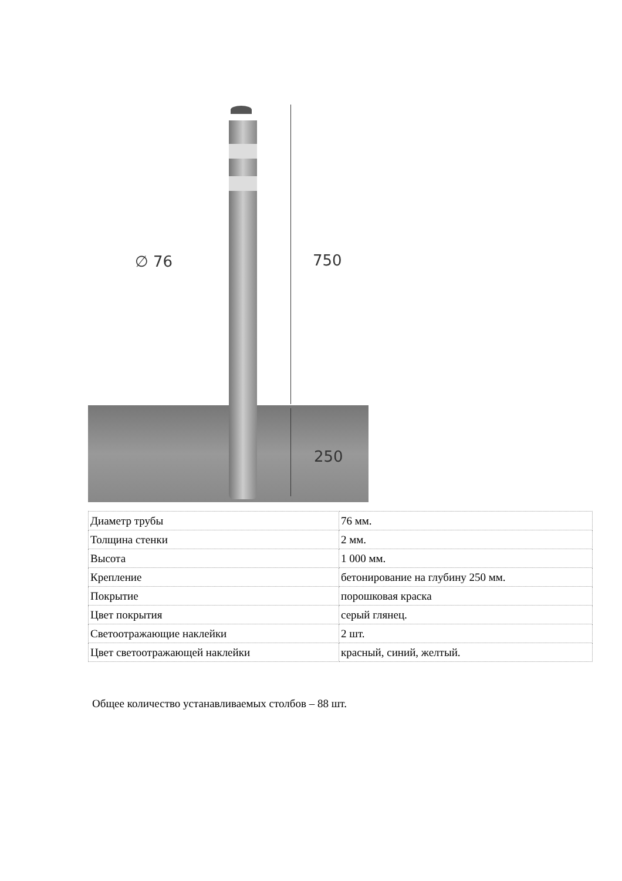∅ 76 750
250
| Диаметр трубы | 76 мм. |
| Толщина стенки | 2 мм. |
| Высота | 1 000 мм. |
| Крепление | бетонирование на глубину 250 мм. |
| Покрытие | порошковая краска |
| Цвет покрытия | серый глянец. |
| Светоотражающие наклейки | 2 шт. |
| Цвет светоотражающей наклейки | красный, синий, желтый. |
Общее количество устанавливаемых столбов – 88 шт.